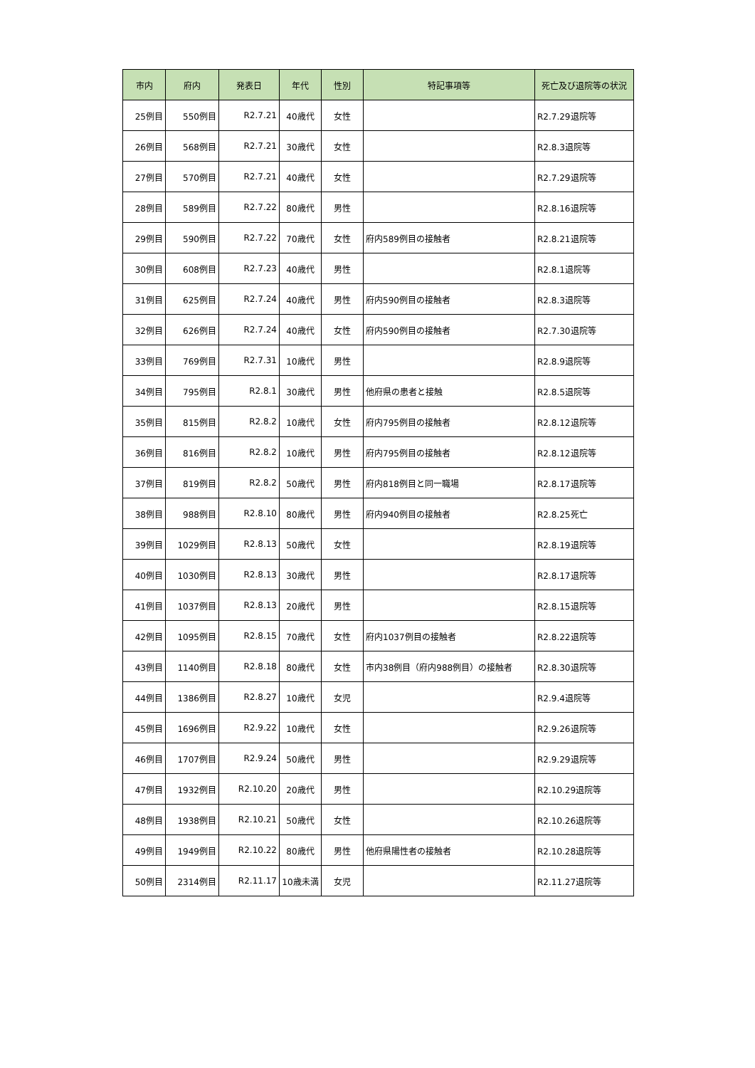| 市内 | 府内 | 発表日 | 年代 | 性別 | 特記事項等 | 死亡及び退院等の状況 |
| --- | --- | --- | --- | --- | --- | --- |
| 25例目 | 550例目 | R2.7.21 | 40歳代 | 女性 | | R2.7.29退院等 |
| 26例目 | 568例目 | R2.7.21 | 30歳代 | 女性 | | R2.8.3退院等 |
| 27例目 | 570例目 | R2.7.21 | 40歳代 | 女性 | | R2.7.29退院等 |
| 28例目 | 589例目 | R2.7.22 | 80歳代 | 男性 | | R2.8.16退院等 |
| 29例目 | 590例目 | R2.7.22 | 70歳代 | 女性 | 府内589例目の接触者 | R2.8.21退院等 |
| 30例目 | 608例目 | R2.7.23 | 40歳代 | 男性 | | R2.8.1退院等 |
| 31例目 | 625例目 | R2.7.24 | 40歳代 | 男性 | 府内590例目の接触者 | R2.8.3退院等 |
| 32例目 | 626例目 | R2.7.24 | 40歳代 | 女性 | 府内590例目の接触者 | R2.7.30退院等 |
| 33例目 | 769例目 | R2.7.31 | 10歳代 | 男性 | | R2.8.9退院等 |
| 34例目 | 795例目 | R2.8.1 | 30歳代 | 男性 | 他府県の患者と接触 | R2.8.5退院等 |
| 35例目 | 815例目 | R2.8.2 | 10歳代 | 女性 | 府内795例目の接触者 | R2.8.12退院等 |
| 36例目 | 816例目 | R2.8.2 | 10歳代 | 男性 | 府内795例目の接触者 | R2.8.12退院等 |
| 37例目 | 819例目 | R2.8.2 | 50歳代 | 男性 | 府内818例目と同一職場 | R2.8.17退院等 |
| 38例目 | 988例目 | R2.8.10 | 80歳代 | 男性 | 府内940例目の接触者 | R2.8.25死亡 |
| 39例目 | 1029例目 | R2.8.13 | 50歳代 | 女性 | | R2.8.19退院等 |
| 40例目 | 1030例目 | R2.8.13 | 30歳代 | 男性 | | R2.8.17退院等 |
| 41例目 | 1037例目 | R2.8.13 | 20歳代 | 男性 | | R2.8.15退院等 |
| 42例目 | 1095例目 | R2.8.15 | 70歳代 | 女性 | 府内1037例目の接触者 | R2.8.22退院等 |
| 43例目 | 1140例目 | R2.8.18 | 80歳代 | 女性 | 市内38例目（府内988例目）の接触者 | R2.8.30退院等 |
| 44例目 | 1386例目 | R2.8.27 | 10歳代 | 女児 | | R2.9.4退院等 |
| 45例目 | 1696例目 | R2.9.22 | 10歳代 | 女性 | | R2.9.26退院等 |
| 46例目 | 1707例目 | R2.9.24 | 50歳代 | 男性 | | R2.9.29退院等 |
| 47例目 | 1932例目 | R2.10.20 | 20歳代 | 男性 | | R2.10.29退院等 |
| 48例目 | 1938例目 | R2.10.21 | 50歳代 | 女性 | | R2.10.26退院等 |
| 49例目 | 1949例目 | R2.10.22 | 80歳代 | 男性 | 他府県陽性者の接触者 | R2.10.28退院等 |
| 50例目 | 2314例目 | R2.11.17 | 10歳未満 | 女児 | | R2.11.27退院等 |